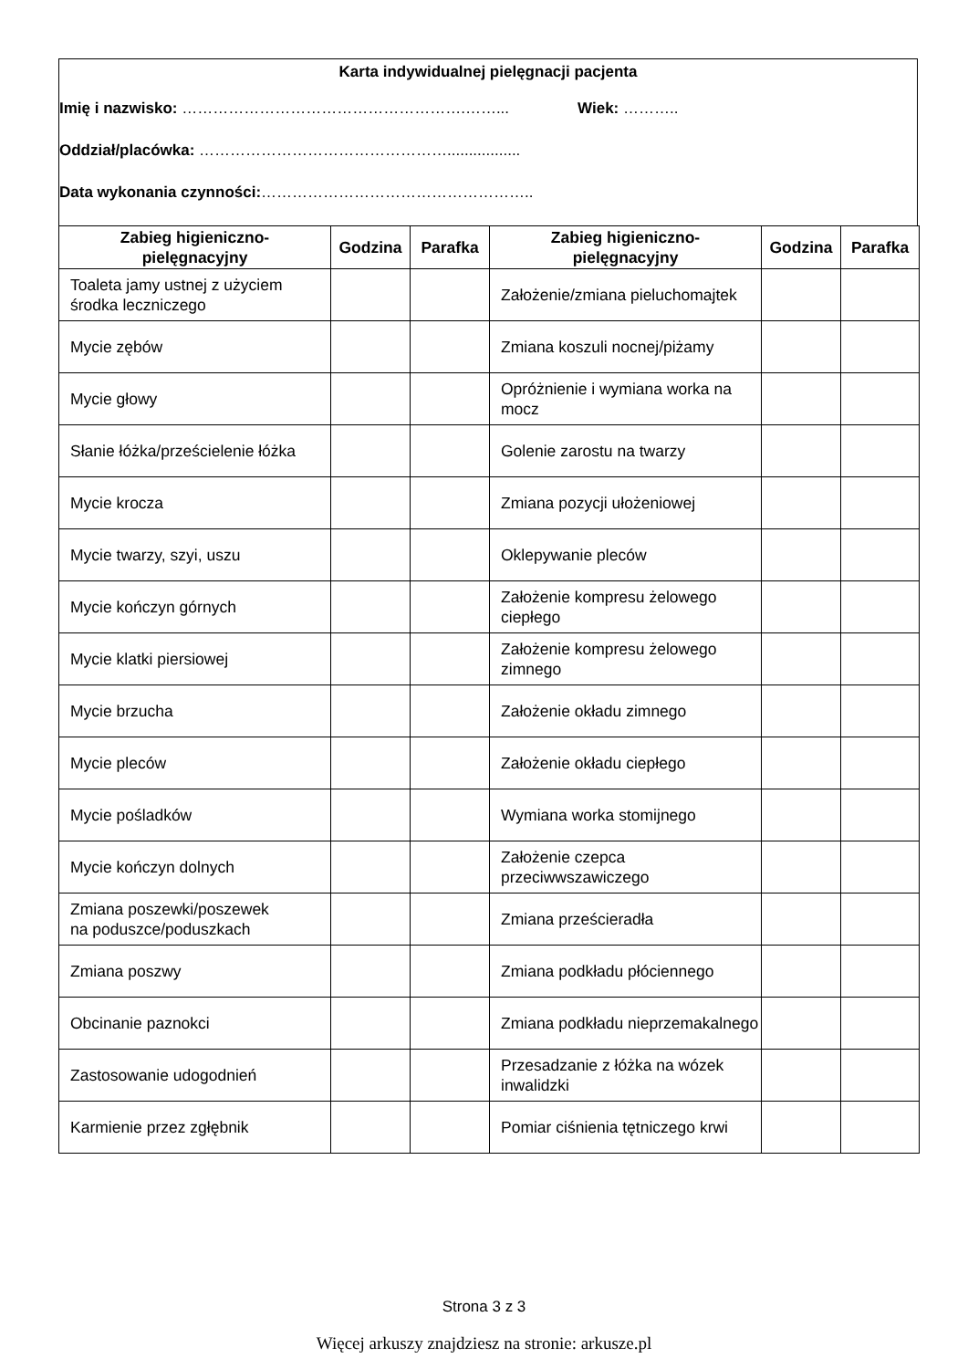Karta indywidualnej pielęgnacji pacjenta
Imię i nazwisko: ……………………………………………….……... Wiek: ………..
Oddział/placówka: ………………………………………….................
Data wykonania czynności:……………………………………………..
| Zabieg higieniczno- pielęgnacyjny | Godzina | Parafka | Zabieg higieniczno- pielęgnacyjny | Godzina | Parafka |
| --- | --- | --- | --- | --- | --- |
| Toaleta jamy ustnej z użyciem środka leczniczego | | | Założenie/zmiana pieluchomajtek | | |
| Mycie zębów | | | Zmiana koszuli nocnej/piżamy | | |
| Mycie głowy | | | Opróżnienie i wymiana worka na mocz | | |
| Słanie łóżka/prześcielenie łóżka | | | Golenie zarostu na twarzy | | |
| Mycie krocza | | | Zmiana pozycji ułożeniowej | | |
| Mycie twarzy, szyi, uszu | | | Oklepywanie pleców | | |
| Mycie kończyn górnych | | | Założenie kompresu żelowego ciepłego | | |
| Mycie klatki piersiowej | | | Założenie kompresu żelowego zimnego | | |
| Mycie brzucha | | | Założenie okładu zimnego | | |
| Mycie pleców | | | Założenie okładu ciepłego | | |
| Mycie pośladków | | | Wymiana worka stomijnego | | |
| Mycie kończyn dolnych | | | Założenie czepca przeciwwszawiczego | | |
| Zmiana poszewki/poszewek na poduszce/poduszkach | | | Zmiana prześcieradła | | |
| Zmiana poszwy | | | Zmiana podkładu płóciennego | | |
| Obcinanie paznokci | | | Zmiana podkładu nieprzemakalnego | | |
| Zastosowanie udogodnień | | | Przesadzanie z łóżka na wózek inwalidzki | | |
| Karmienie przez zgłębnik | | | Pomiar ciśnienia tętniczego krwi | | |
Strona 3 z 3
Więcej arkuszy znajdziesz na stronie: arkusze.pl